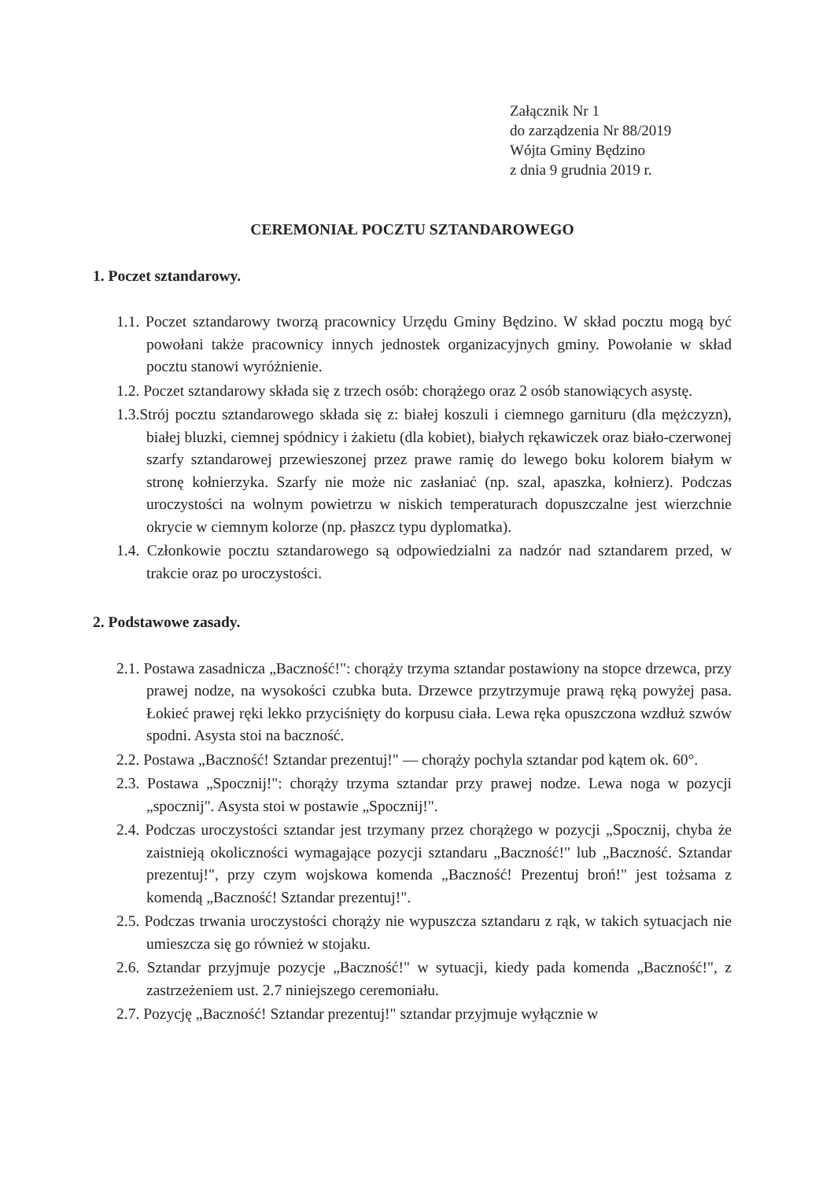Załącznik Nr 1
do zarządzenia Nr 88/2019
Wójta Gminy Będzino
z dnia 9 grudnia 2019 r.
CEREMONIAŁ POCZTU SZTANDAROWEGO
1. Poczet sztandarowy.
1.1. Poczet sztandarowy tworzą pracownicy Urzędu Gminy Będzino. W skład pocztu mogą być powołani także pracownicy innych jednostek organizacyjnych gminy. Powołanie w skład pocztu stanowi wyróżnienie.
1.2. Poczet sztandarowy składa się z trzech osób: chorążego oraz 2 osób stanowiących asystę.
1.3.Strój pocztu sztandarowego składa się z: białej koszuli i ciemnego garnituru (dla mężczyzn), białej bluzki, ciemnej spódnicy i żakietu (dla kobiet), białych rękawiczek oraz biało-czerwonej szarfy sztandarowej przewieszonej przez prawe ramię do lewego boku kolorem białym w stronę kołnierzyka. Szarfy nie może nic zasłaniać (np. szal, apaszka, kołnierz). Podczas uroczystości na wolnym powietrzu w niskich temperaturach dopuszczalne jest wierzchnie okrycie w ciemnym kolorze (np. płaszcz typu dyplomatka).
1.4. Członkowie pocztu sztandarowego są odpowiedzialni za nadzór nad sztandarem przed, w trakcie oraz po uroczystości.
2. Podstawowe zasady.
2.1. Postawa zasadnicza „Baczność!": chorąży trzyma sztandar postawiony na stopce drzewca, przy prawej nodze, na wysokości czubka buta. Drzewce przytrzymuje prawą ręką powyżej pasa. Łokieć prawej ręki lekko przyciśnięty do korpusu ciała. Lewa ręka opuszczona wzdłuż szwów spodni. Asysta stoi na baczność.
2.2. Postawa „Baczność! Sztandar prezentuj!" — chorąży pochyla sztandar pod kątem ok. 60°.
2.3. Postawa „Spocznij!": chorąży trzyma sztandar przy prawej nodze. Lewa noga w pozycji „spocznij". Asysta stoi w postawie „Spocznij!".
2.4. Podczas uroczystości sztandar jest trzymany przez chorążego w pozycji „Spocznij, chyba że zaistnieją okoliczności wymagające pozycji sztandaru „Baczność!" lub „Baczność. Sztandar prezentuj!", przy czym wojskowa komenda „Baczność! Prezentuj broń!" jest tożsama z komendą „Baczność! Sztandar prezentuj!".
2.5. Podczas trwania uroczystości chorąży nie wypuszcza sztandaru z rąk, w takich sytuacjach nie umieszcza się go również w stojaku.
2.6. Sztandar przyjmuje pozycje „Baczność!" w sytuacji, kiedy pada komenda „Baczność!", z zastrzeżeniem ust. 2.7 niniejszego ceremoniału.
2.7. Pozycję „Baczność! Sztandar prezentuj!" sztandar przyjmuje wyłącznie w